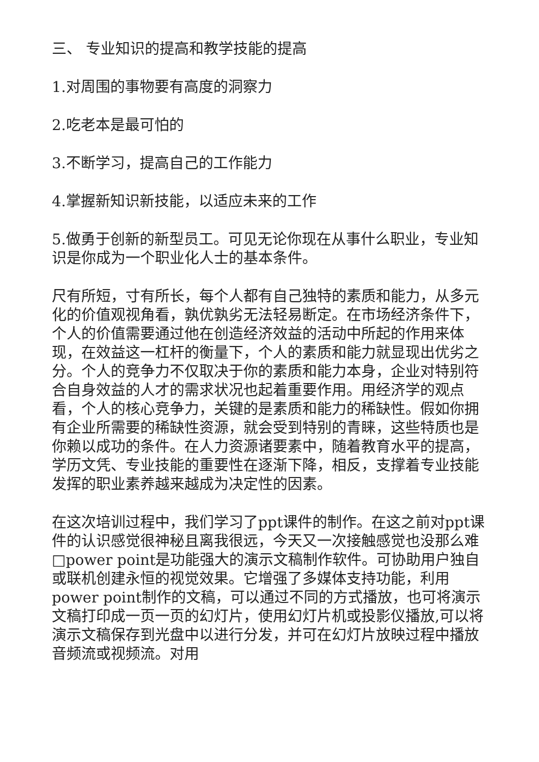三、 专业知识的提高和教学技能的提高
1.对周围的事物要有高度的洞察力
2.吃老本是最可怕的
3.不断学习，提高自己的工作能力
4.掌握新知识新技能，以适应未来的工作
5.做勇于创新的新型员工。可见无论你现在从事什么职业，专业知识是你成为一个职业化人士的基本条件。
尺有所短，寸有所长，每个人都有自己独特的素质和能力，从多元化的价值观视角看，孰优孰劣无法轻易断定。在市场经济条件下，个人的价值需要通过他在创造经济效益的活动中所起的作用来体现，在效益这一杠杆的衡量下，个人的素质和能力就显现出优劣之分。个人的竞争力不仅取决于你的素质和能力本身，企业对特别符合自身效益的人才的需求状况也起着重要作用。用经济学的观点看，个人的核心竞争力，关键的是素质和能力的稀缺性。假如你拥有企业所需要的稀缺性资源，就会受到特别的青睐，这些特质也是你赖以成功的条件。在人力资源诸要素中，随着教育水平的提高，学历文凭、专业技能的重要性在逐渐下降，相反，支撑着专业技能发挥的职业素养越来越成为决定性的因素。
在这次培训过程中，我们学习了ppt课件的制作。在这之前对ppt课件的认识感觉很神秘且离我很远，今天又一次接触感觉也没那么难□power point是功能强大的演示文稿制作软件。可协助用户独自或联机创建永恒的视觉效果。它增强了多媒体支持功能，利用power point制作的文稿，可以通过不同的方式播放，也可将演示文稿打印成一页一页的幻灯片，使用幻灯片机或投影仪播放,可以将演示文稿保存到光盘中以进行分发，并可在幻灯片放映过程中播放音频流或视频流。对用